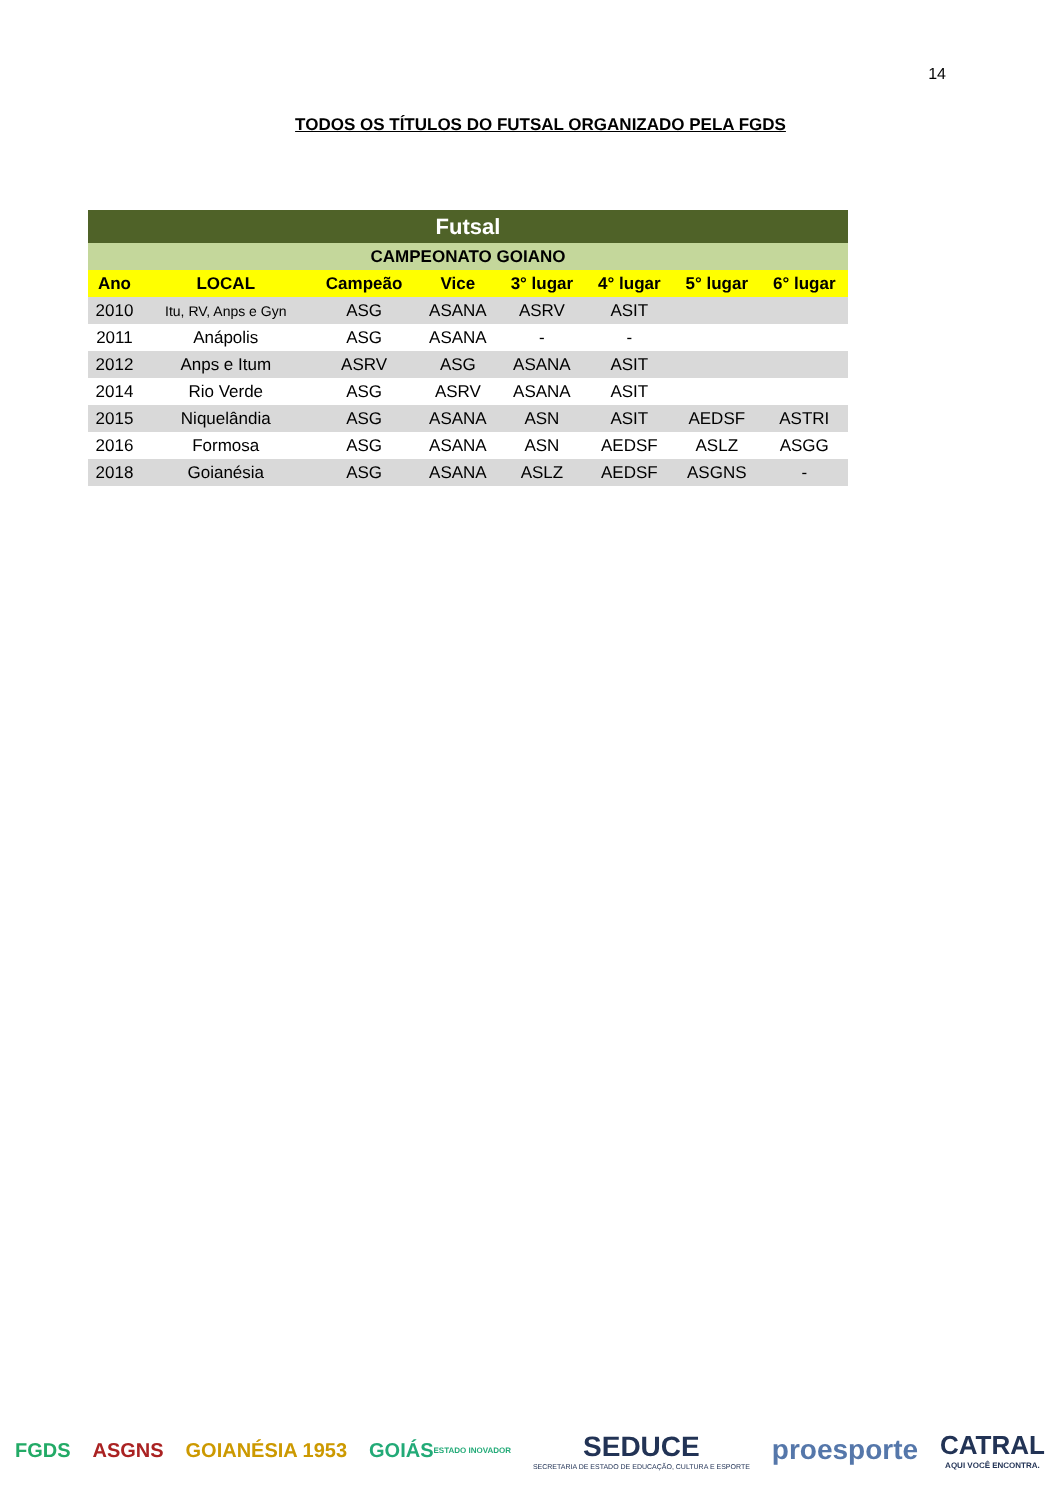14
TODOS OS TÍTULOS DO FUTSAL ORGANIZADO PELA FGDS
| Futsal | | | | | | | |
| --- | --- | --- | --- | --- | --- | --- | --- |
| CAMPEONATO GOIANO | | | | | | | |
| Ano | LOCAL | Campeão | Vice | 3° lugar | 4° lugar | 5° lugar | 6° lugar |
| 2010 | Itu, RV, Anps e Gyn | ASG | ASANA | ASRV | ASIT | | |
| 2011 | Anápolis | ASG | ASANA | - | - | | |
| 2012 | Anps e Itum | ASRV | ASG | ASANA | ASIT | | |
| 2014 | Rio Verde | ASG | ASRV | ASANA | ASIT | | |
| 2015 | Niquelândia | ASG | ASANA | ASN | ASIT | AEDSF | ASTRI |
| 2016 | Formosa | ASG | ASANA | ASN | AEDSF | ASLZ | ASGG |
| 2018 | Goianésia | ASG | ASANA | ASLZ | AEDSF | ASGNS | - |
FGDS ASGNS GOIANÉSIA 1953 GOIÁS ESTADO INOVADOR
SEDUCE
SECRETARIA DE ESTADO DE EDUCAÇÃO, CULTURA E ESPORTE
proesporte CATRAL
AQUI VOCÊ ENCONTRA.